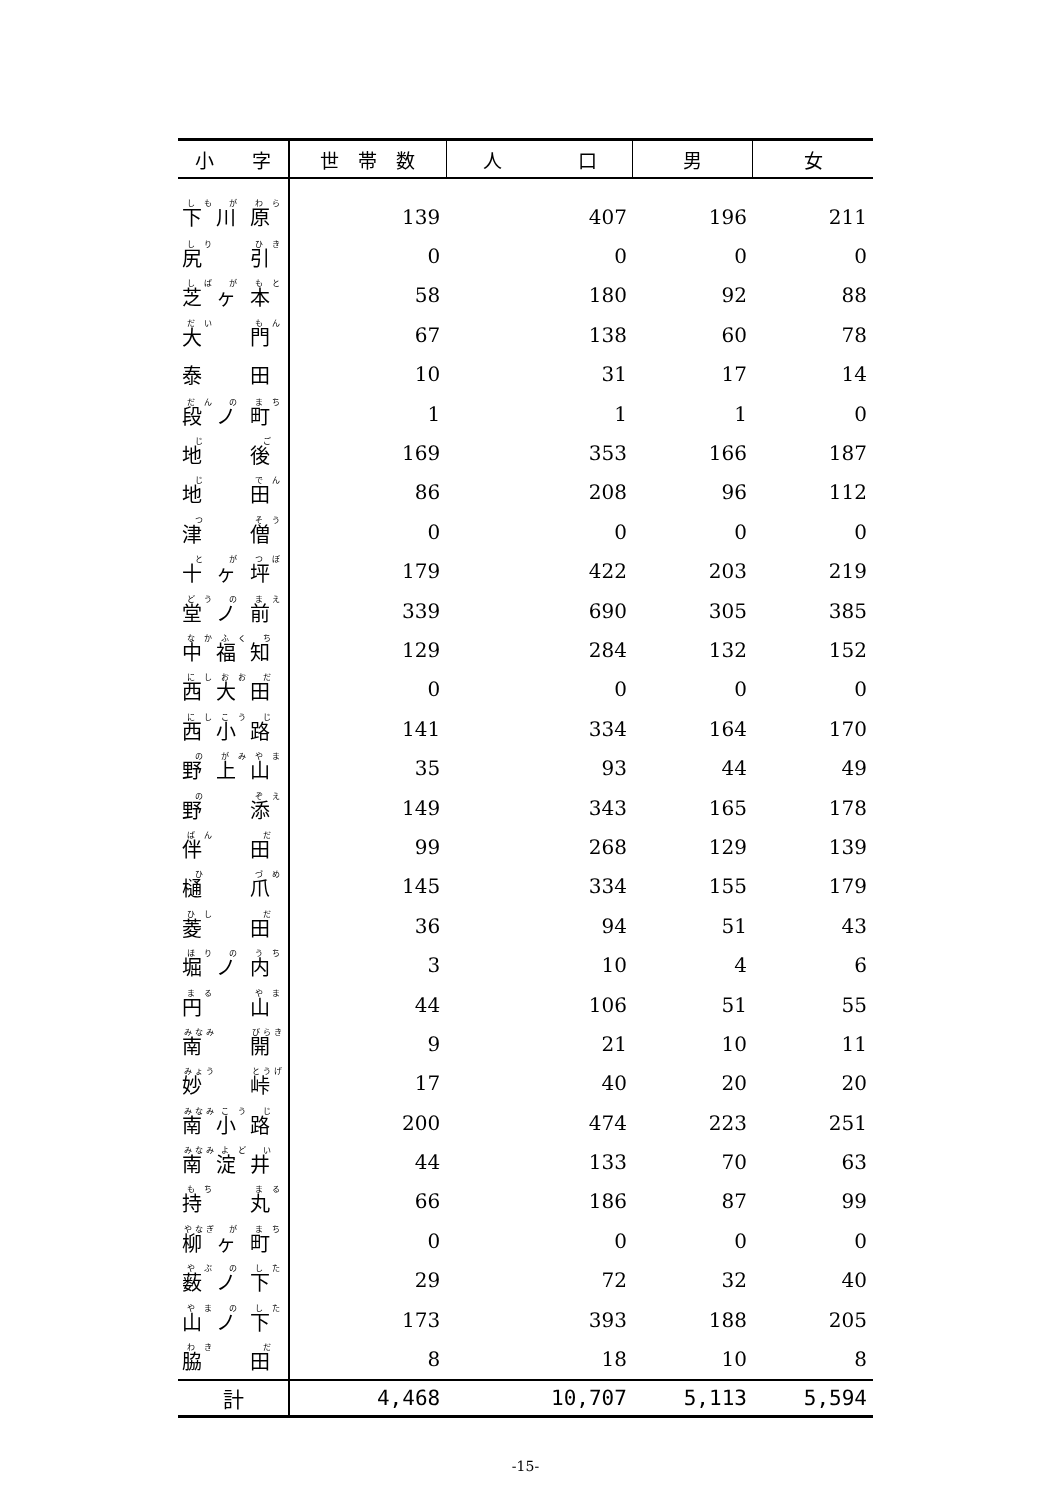| 小 字 | 世 帯 数 | 人 口 | 男 | 女 |
| --- | --- | --- | --- | --- |
| 下 川 原 | 139 | 407 | 196 | 211 |
| 尻 引 | 0 | 0 | 0 | 0 |
| 芝 ヶ 本 | 58 | 180 | 92 | 88 |
| 大 門 | 67 | 138 | 60 | 78 |
| 泰 田 | 10 | 31 | 17 | 14 |
| 段 ノ 町 | 1 | 1 | 1 | 0 |
| 地 後 | 169 | 353 | 166 | 187 |
| 地 田 | 86 | 208 | 96 | 112 |
| 津 僧 | 0 | 0 | 0 | 0 |
| 十 ヶ 坪 | 179 | 422 | 203 | 219 |
| 堂 ノ 前 | 339 | 690 | 305 | 385 |
| 中 福 知 | 129 | 284 | 132 | 152 |
| 西 大 田 | 0 | 0 | 0 | 0 |
| 西 小 路 | 141 | 334 | 164 | 170 |
| 野 上 山 | 35 | 93 | 44 | 49 |
| 野 添 | 149 | 343 | 165 | 178 |
| 伴 田 | 99 | 268 | 129 | 139 |
| 樋 爪 | 145 | 334 | 155 | 179 |
| 菱 田 | 36 | 94 | 51 | 43 |
| 堀 ノ 内 | 3 | 10 | 4 | 6 |
| 円 山 | 44 | 106 | 51 | 55 |
| 南 開 | 9 | 21 | 10 | 11 |
| 妙 峠 | 17 | 40 | 20 | 20 |
| 南 小 路 | 200 | 474 | 223 | 251 |
| 南 淀 井 | 44 | 133 | 70 | 63 |
| 持 丸 | 66 | 186 | 87 | 99 |
| 柳 ヶ 町 | 0 | 0 | 0 | 0 |
| 薮 ノ 下 | 29 | 72 | 32 | 40 |
| 山 ノ 下 | 173 | 393 | 188 | 205 |
| 脇 田 | 8 | 18 | 10 | 8 |
| 計 | 4,468 | 10,707 | 5,113 | 5,594 |
-15-